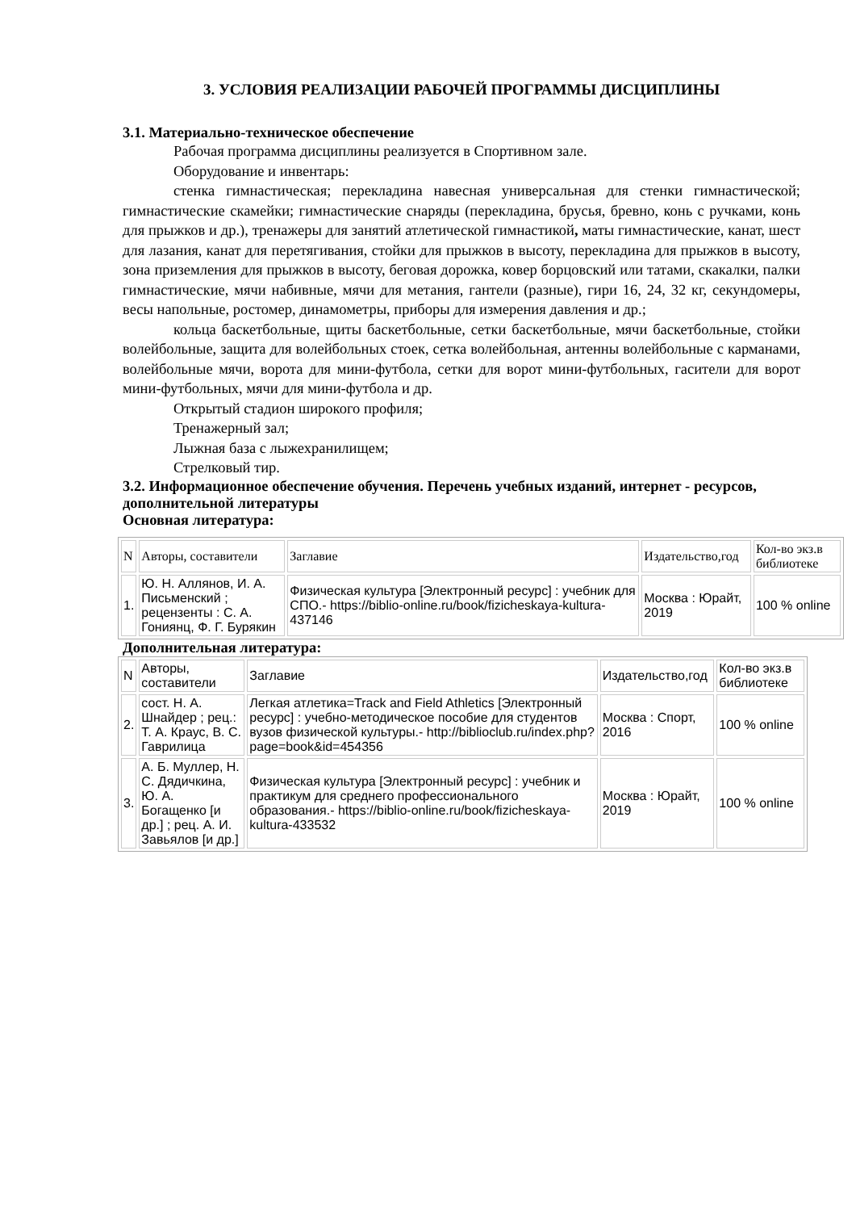3. УСЛОВИЯ РЕАЛИЗАЦИИ РАБОЧЕЙ ПРОГРАММЫ ДИСЦИПЛИНЫ
3.1. Материально-техническое обеспечение
Рабочая программа дисциплины реализуется в Спортивном зале.
Оборудование и инвентарь:
стенка гимнастическая; перекладина навесная универсальная для стенки гимнастической; гимнастические скамейки; гимнастические снаряды (перекладина, брусья, бревно, конь с ручками, конь для прыжков и др.), тренажеры для занятий атлетической гимнастикой, маты гимнастические, канат, шест для лазания, канат для перетягивания, стойки для прыжков в высоту, перекладина для прыжков в высоту, зона приземления для прыжков в высоту, беговая дорожка, ковер борцовский или татами, скакалки, палки гимнастические, мячи набивные, мячи для метания, гантели (разные), гири 16, 24, 32 кг, секундомеры, весы напольные, ростомер, динамометры, приборы для измерения давления и др.;
кольца баскетбольные, щиты баскетбольные, сетки баскетбольные, мячи баскетбольные, стойки волейбольные, защита для волейбольных стоек, сетка волейбольная, антенны волейбольные с карманами, волейбольные мячи, ворота для мини-футбола, сетки для ворот мини-футбольных, гасители для ворот мини-футбольных, мячи для мини-футбола и др.
Открытый стадион широкого профиля;
Тренажерный зал;
Лыжная база с лыжехранилищем;
Стрелковый тир.
3.2. Информационное обеспечение обучения. Перечень учебных изданий, интернет - ресурсов, дополнительной литературы
Основная литература:
| N | Авторы, составители | Заглавие | Издательство,год | Кол-во экз.в библиотеке |
| 1. | Ю. Н. Аллянов, И. А. Письменский ; рецензенты : С. А. Гониянц, Ф. Г. Бурякин | Физическая культура [Электронный ресурс] : учебник для СПО.- https://biblio-online.ru/book/fizicheskaya-kultura-437146 | Москва : Юрайт, 2019 | 100 % online |
Дополнительная литература:
| N | Авторы, составители | Заглавие | Издательство,год | Кол-во экз.в библиотеке |
| 2. | сост. Н. А. Шнайдер ; рец.: Т. А. Краус, В. С. Гаврилица | Легкая атлетика=Track and Field Athletics [Электронный ресурс] : учебно-методическое пособие для студентов вузов физической культуры.- http://biblioclub.ru/index.php?page=book&id=454356 | Москва : Спорт, 2016 | 100 % online |
| 3. | А. Б. Муллер, Н. С. Дядичкина, Ю. А. Богащенко [и др.] ; рец. А. И. Завьялов [и др.] | Физическая культура [Электронный ресурс] : учебник и практикум для среднего профессионального образования.- https://biblio-online.ru/book/fizicheskaya-kultura-433532 | Москва : Юрайт, 2019 | 100 % online |